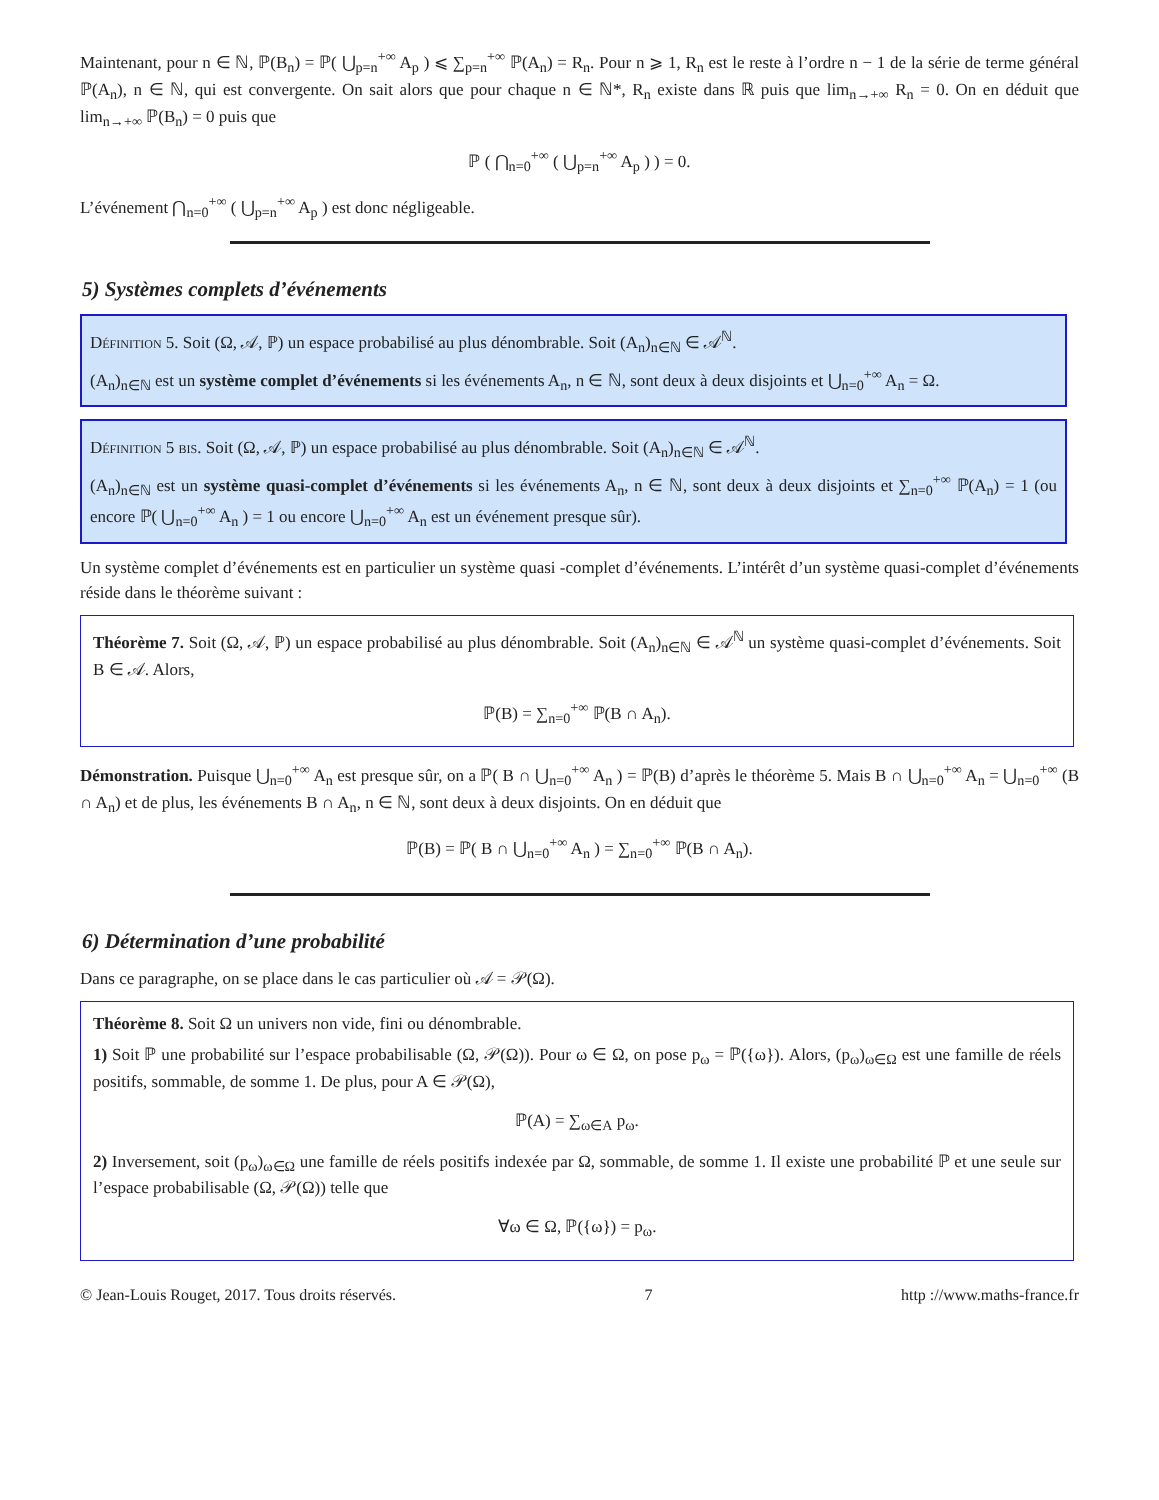Maintenant, pour n ∈ ℕ, ℙ(B<sub>n</sub>) = ℙ( ⋃<sub>p=n</sub><sup>+∞</sup> A<sub>p</sub> ) ⩽ ∑<sub>p=n</sub><sup>+∞</sup> ℙ(A<sub>n</sub>) = R<sub>n</sub>. Pour n ⩾ 1, R<sub>n</sub> est le reste à l’ordre n − 1 de la série de terme général ℙ(A<sub>n</sub>), n ∈ ℕ, qui est convergente. On sait alors que pour chaque n ∈ ℕ*, R<sub>n</sub> existe dans ℝ puis que lim<sub>n→+∞</sub> R<sub>n</sub> = 0. On en déduit que lim<sub>n→+∞</sub> ℙ(B<sub>n</sub>) = 0 puis que
ℙ ( ⋂<sub>n=0</sub><sup>+∞</sup> ( ⋃<sub>p=n</sub><sup>+∞</sup> A<sub>p</sub> ) ) = 0.
L’événement ⋂<sub>n=0</sub><sup>+∞</sup> ( ⋃<sub>p=n</sub><sup>+∞</sup> A<sub>p</sub> ) est donc négligeable.
5) Systèmes complets d’événements
Définition 5. Soit (Ω, 𝒜, ℙ) un espace probabilisé au plus dénombrable. Soit (A<sub>n</sub>)<sub>n∈ℕ</sub> ∈ 𝒜<sup>ℕ</sup>.
(A<sub>n</sub>)<sub>n∈ℕ</sub> est un système complet d’événements si les événements A<sub>n</sub>, n ∈ ℕ, sont deux à deux disjoints et ⋃<sub>n=0</sub><sup>+∞</sup> A<sub>n</sub> = Ω.
Définition 5 bis. Soit (Ω, 𝒜, ℙ) un espace probabilisé au plus dénombrable. Soit (A<sub>n</sub>)<sub>n∈ℕ</sub> ∈ 𝒜<sup>ℕ</sup>.
(A<sub>n</sub>)<sub>n∈ℕ</sub> est un système quasi-complet d’événements si les événements A<sub>n</sub>, n ∈ ℕ, sont deux à deux disjoints et ∑<sub>n=0</sub><sup>+∞</sup> ℙ(A<sub>n</sub>) = 1 (ou encore ℙ( ⋃<sub>n=0</sub><sup>+∞</sup> A<sub>n</sub> ) = 1 ou encore ⋃<sub>n=0</sub><sup>+∞</sup> A<sub>n</sub> est un événement presque sûr).
Un système complet d’événements est en particulier un système quasi -complet d’événements. L’intérêt d’un système quasi-complet d’événements réside dans le théorème suivant :
Théorème 7. Soit (Ω, 𝒜, ℙ) un espace probabilisé au plus dénombrable. Soit (A<sub>n</sub>)<sub>n∈ℕ</sub> ∈ 𝒜<sup>ℕ</sup> un système quasi-complet d’événements. Soit B ∈ 𝒜. Alors,
ℙ(B) = ∑<sub>n=0</sub><sup>+∞</sup> ℙ(B ∩ A<sub>n</sub>).
Démonstration. Puisque ⋃<sub>n=0</sub><sup>+∞</sup> A<sub>n</sub> est presque sûr, on a ℙ( B ∩ ⋃<sub>n=0</sub><sup>+∞</sup> A<sub>n</sub> ) = ℙ(B) d’après le théorème 5. Mais B ∩ ⋃<sub>n=0</sub><sup>+∞</sup> A<sub>n</sub> = ⋃<sub>n=0</sub><sup>+∞</sup> (B ∩ A<sub>n</sub>) et de plus, les événements B ∩ A<sub>n</sub>, n ∈ ℕ, sont deux à deux disjoints. On en déduit que
ℙ(B) = ℙ( B ∩ ⋃<sub>n=0</sub><sup>+∞</sup> A<sub>n</sub> ) = ∑<sub>n=0</sub><sup>+∞</sup> ℙ(B ∩ A<sub>n</sub>).
6) Détermination d’une probabilité
Dans ce paragraphe, on se place dans le cas particulier où 𝒜 = 𝒫(Ω).
Théorème 8. Soit Ω un univers non vide, fini ou dénombrable.
1) Soit ℙ une probabilité sur l’espace probabilisable (Ω, 𝒫(Ω)). Pour ω ∈ Ω, on pose p<sub>ω</sub> = ℙ({ω}). Alors, (p<sub>ω</sub>)<sub>ω∈Ω</sub> est une famille de réels positifs, sommable, de somme 1. De plus, pour A ∈ 𝒫(Ω),
ℙ(A) = ∑<sub>ω∈A</sub> p<sub>ω</sub>.
2) Inversement, soit (p<sub>ω</sub>)<sub>ω∈Ω</sub> une famille de réels positifs indexée par Ω, sommable, de somme 1. Il existe une probabilité ℙ et une seule sur l’espace probabilisable (Ω, 𝒫(Ω)) telle que
∀ω ∈ Ω, ℙ({ω}) = p<sub>ω</sub>.
© Jean-Louis Rouget, 2017. Tous droits réservés. 7 http ://www.maths-france.fr